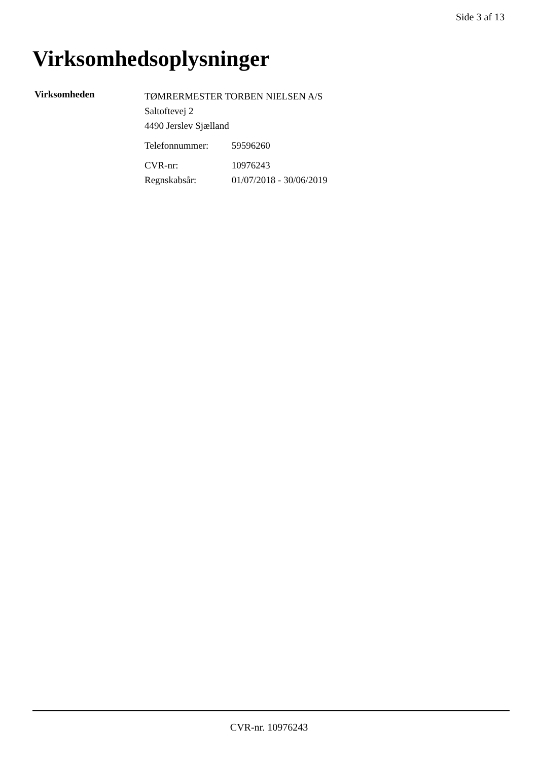Side 3 af 13
Virksomhedsoplysninger
Virksomheden
TØMRERMESTER TORBEN NIELSEN A/S
Saltoftevej 2
4490 Jerslev Sjælland
Telefonnummer: 59596260
CVR-nr: 10976243
Regnskabsår: 01/07/2018 - 30/06/2019
CVR-nr. 10976243